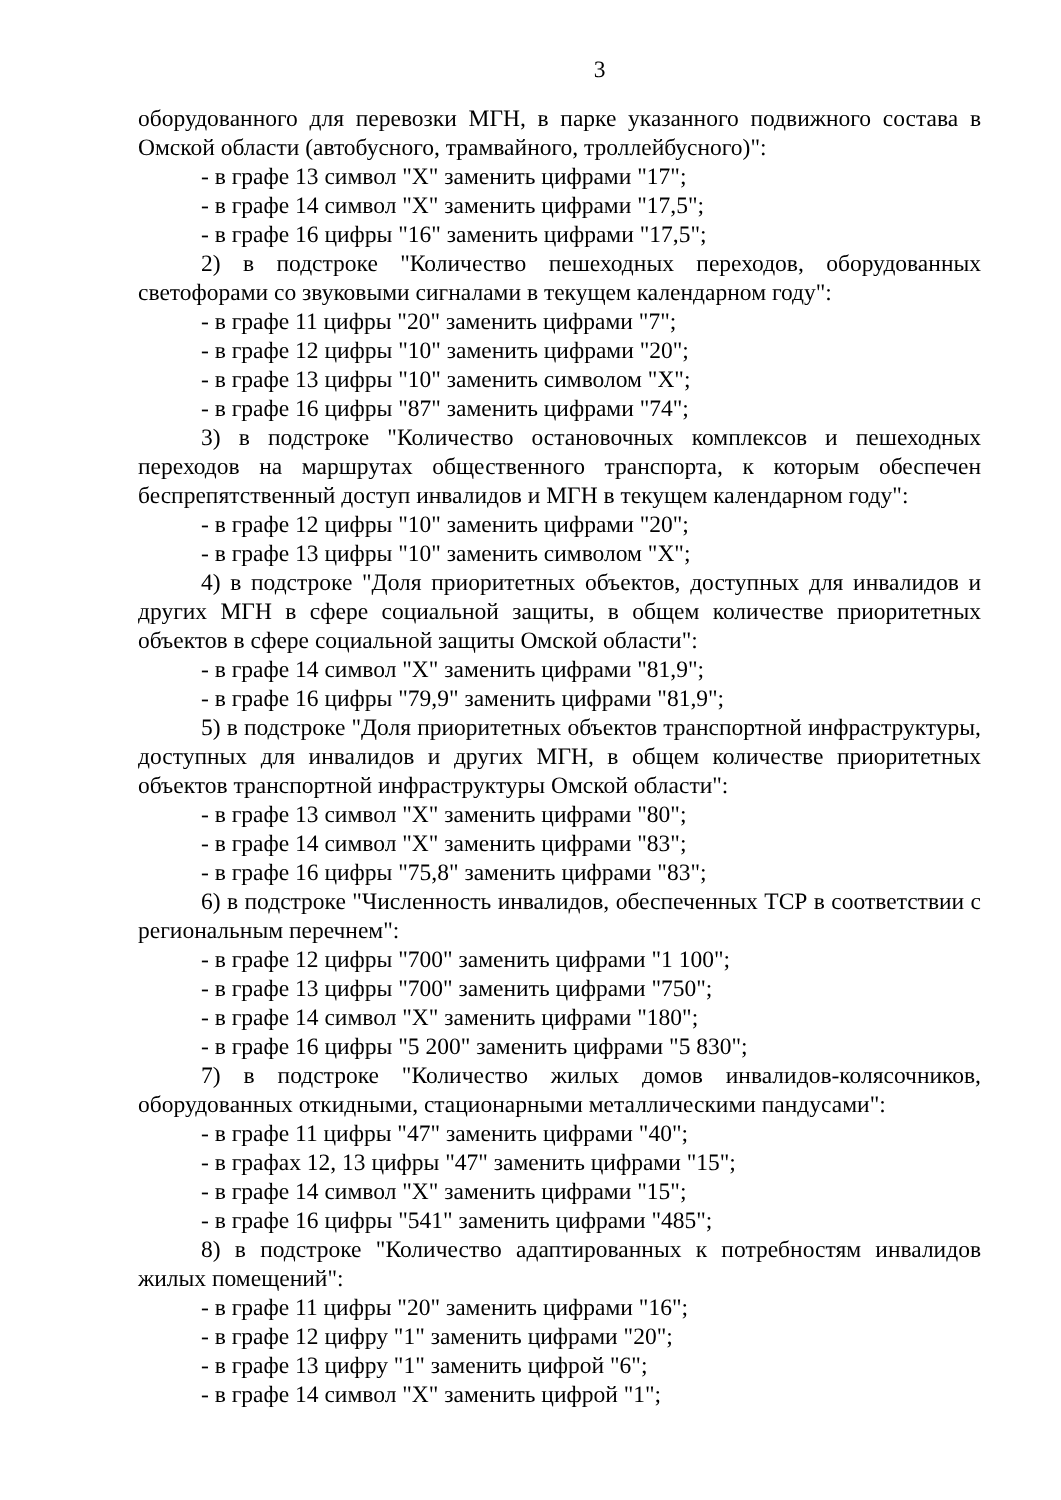3
оборудованного для перевозки МГН, в парке указанного подвижного состава в Омской области (автобусного, трамвайного, троллейбусного)":
- в графе 13 символ "X" заменить цифрами "17";
- в графе 14 символ "X" заменить цифрами "17,5";
- в графе 16 цифры "16" заменить цифрами "17,5";
2) в подстроке "Количество пешеходных переходов, оборудованных светофорами со звуковыми сигналами в текущем календарном году":
- в графе 11 цифры "20" заменить цифрами "7";
- в графе 12 цифры "10" заменить цифрами "20";
- в графе 13 цифры "10" заменить символом "X";
- в графе 16 цифры "87" заменить цифрами "74";
3) в подстроке "Количество остановочных комплексов и пешеходных переходов на маршрутах общественного транспорта, к которым обеспечен беспрепятственный доступ инвалидов и МГН в текущем календарном году":
- в графе 12 цифры "10" заменить цифрами "20";
- в графе 13 цифры "10" заменить символом "X";
4) в подстроке "Доля приоритетных объектов, доступных для инвалидов и других МГН в сфере социальной защиты, в общем количестве приоритетных объектов в сфере социальной защиты Омской области":
- в графе 14 символ "X" заменить цифрами "81,9";
- в графе 16 цифры "79,9" заменить цифрами "81,9";
5) в подстроке "Доля приоритетных объектов транспортной инфраструктуры, доступных для инвалидов и других МГН, в общем количестве приоритетных объектов транспортной инфраструктуры Омской области":
- в графе 13 символ "X" заменить цифрами "80";
- в графе 14 символ "X" заменить цифрами "83";
- в графе 16 цифры "75,8" заменить цифрами "83";
6) в подстроке "Численность инвалидов, обеспеченных ТСР в соответствии с региональным перечнем":
- в графе 12 цифры "700" заменить цифрами "1 100";
- в графе 13 цифры "700" заменить цифрами "750";
- в графе 14 символ "X" заменить цифрами "180";
- в графе 16 цифры "5 200" заменить цифрами "5 830";
7) в подстроке "Количество жилых домов инвалидов-колясочников, оборудованных откидными, стационарными металлическими пандусами":
- в графе 11 цифры "47" заменить цифрами "40";
- в графах 12, 13 цифры "47" заменить цифрами "15";
- в графе 14 символ "X" заменить цифрами "15";
- в графе 16 цифры "541" заменить цифрами "485";
8) в подстроке "Количество адаптированных к потребностям инвалидов жилых помещений":
- в графе 11 цифры "20" заменить цифрами "16";
- в графе 12 цифру "1" заменить цифрами "20";
- в графе 13 цифру "1" заменить цифрой "6";
- в графе 14 символ "X" заменить цифрой "1";